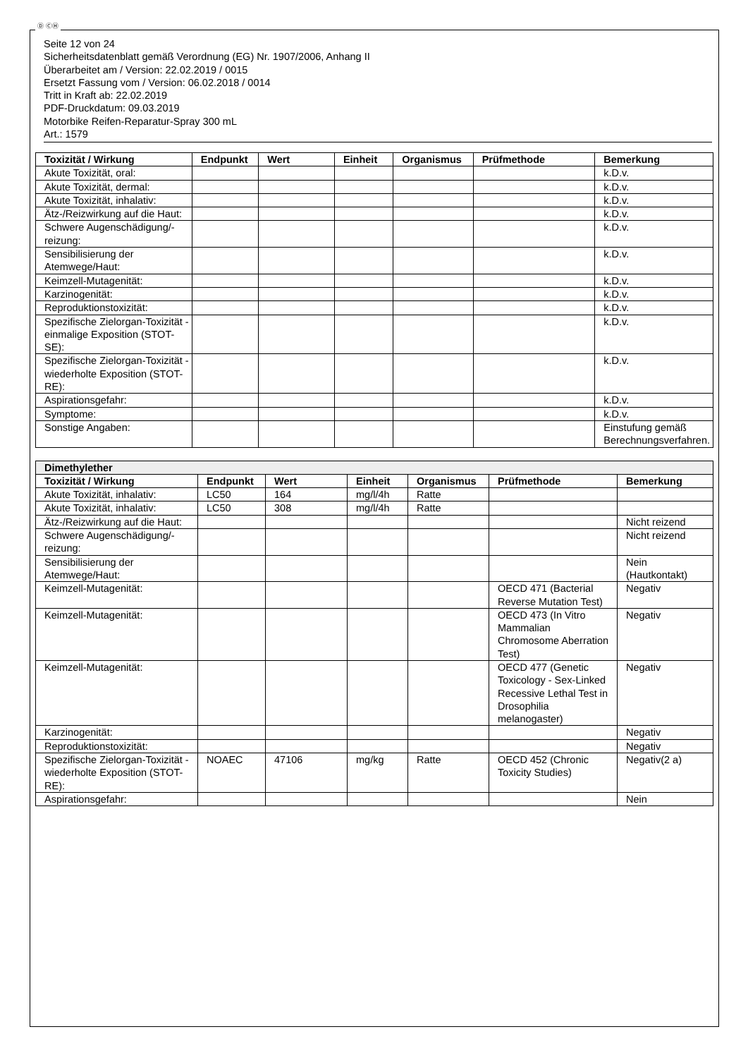Ⓓ ⒸⒽ
Seite 12 von 24
Sicherheitsdatenblatt gemäß Verordnung (EG) Nr. 1907/2006, Anhang II
Überarbeitet am / Version: 22.02.2019 / 0015
Ersetzt Fassung vom / Version: 06.02.2018 / 0014
Tritt in Kraft ab: 22.02.2019
PDF-Druckdatum: 09.03.2019
Motorbike Reifen-Reparatur-Spray 300 mL
Art.: 1579
| Toxizität / Wirkung | Endpunkt | Wert | Einheit | Organismus | Prüfmethode | Bemerkung |
| --- | --- | --- | --- | --- | --- | --- |
| Akute Toxizität, oral: | | | | | | k.D.v. |
| Akute Toxizität, dermal: | | | | | | k.D.v. |
| Akute Toxizität, inhalativ: | | | | | | k.D.v. |
| Ätz-/Reizwirkung auf die Haut: | | | | | | k.D.v. |
| Schwere Augenschädigung/-reizung: | | | | | | k.D.v. |
| Sensibilisierung der Atemwege/Haut: | | | | | | k.D.v. |
| Keimzell-Mutagenität: | | | | | | k.D.v. |
| Karzinogenität: | | | | | | k.D.v. |
| Reproduktionstoxizität: | | | | | | k.D.v. |
| Spezifische Zielorgan-Toxizität - einmalige Exposition (STOT-SE): | | | | | | k.D.v. |
| Spezifische Zielorgan-Toxizität - wiederholte Exposition (STOT-RE): | | | | | | k.D.v. |
| Aspirationsgefahr: | | | | | | k.D.v. |
| Symptome: | | | | | | k.D.v. |
| Sonstige Angaben: | | | | | | Einstufung gemäß Berechnungsverfahren. |
| Dimethylether | | | | | | |
| --- | --- | --- | --- | --- | --- | --- |
| Toxizität / Wirkung | Endpunkt | Wert | Einheit | Organismus | Prüfmethode | Bemerkung |
| Akute Toxizität, inhalativ: | LC50 | 164 | mg/l/4h | Ratte | | |
| Akute Toxizität, inhalativ: | LC50 | 308 | mg/l/4h | Ratte | | |
| Ätz-/Reizwirkung auf die Haut: | | | | | | Nicht reizend |
| Schwere Augenschädigung/-reizung: | | | | | | Nicht reizend |
| Sensibilisierung der Atemwege/Haut: | | | | | | Nein (Hautkontakt) |
| Keimzell-Mutagenität: | | | | | OECD 471 (Bacterial Reverse Mutation Test) | Negativ |
| Keimzell-Mutagenität: | | | | | OECD 473 (In Vitro Mammalian Chromosome Aberration Test) | Negativ |
| Keimzell-Mutagenität: | | | | | OECD 477 (Genetic Toxicology - Sex-Linked Recessive Lethal Test in Drosophilia melanogaster) | Negativ |
| Karzinogenität: | | | | | | Negativ |
| Reproduktionstoxizität: | | | | | | Negativ |
| Spezifische Zielorgan-Toxizität - wiederholte Exposition (STOT-RE): | NOAEC | 47106 | mg/kg | Ratte | OECD 452 (Chronic Toxicity Studies) | Negativ(2 a) |
| Aspirationsgefahr: | | | | | | Nein |